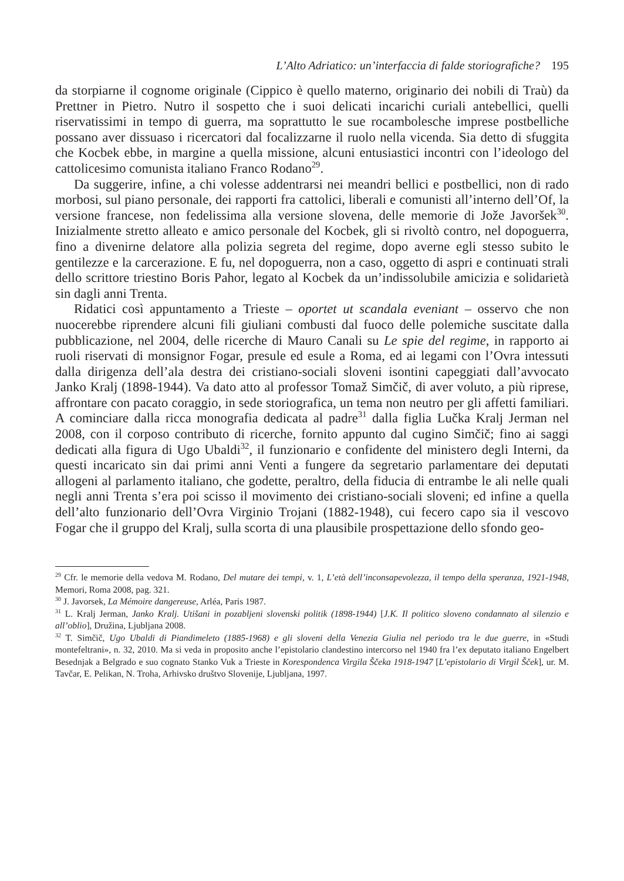L’Alto Adriatico: un’interfaccia di falde storiografiche? 195
da storpiarne il cognome originale (Cippico è quello materno, originario dei nobili di Traù) da Prettner in Pietro. Nutro il sospetto che i suoi delicati incarichi curiali antebellici, quelli riservatissimi in tempo di guerra, ma soprattutto le sue rocambolesche imprese postbelliche possano aver dissuaso i ricercatori dal focalizzarne il ruolo nella vicenda. Sia detto di sfuggita che Kocbek ebbe, in margine a quella missione, alcuni entusiastici incontri con l’ideologo del cattolicesimo comunista italiano Franco Rodano<sup>29</sup>.
Da suggerire, infine, a chi volesse addentrarsi nei meandri bellici e postbellici, non di rado morbosi, sul piano personale, dei rapporti fra cattolici, liberali e comunisti all’interno dell’Of, la versione francese, non fedelissima alla versione slovena, delle memorie di Jože Javoršek<sup>30</sup>. Inizialmente stretto alleato e amico personale del Kocbek, gli si rivoltò contro, nel dopoguerra, fino a divenirne delatore alla polizia segreta del regime, dopo averne egli stesso subito le gentilezze e la carcerazione. E fu, nel dopoguerra, non a caso, oggetto di aspri e continuati strali dello scrittore triestino Boris Pahor, legato al Kocbek da un’indissolubile amicizia e solidarietà sin dagli anni Trenta.
Ridatici così appuntamento a Trieste – oportet ut scandala eveniant – osservo che non nuocerebbe riprendere alcuni fili giuliani combusti dal fuoco delle polemiche suscitate dalla pubblicazione, nel 2004, delle ricerche di Mauro Canali su Le spie del regime, in rapporto ai ruoli riservati di monsignor Fogar, presule ed esule a Roma, ed ai legami con l’Ovra intessuti dalla dirigenza dell’ala destra dei cristiano-sociali sloveni isontini capeggiati dall’avvocato Janko Kralj (1898-1944). Va dato atto al professor Tomaž Simčič, di aver voluto, a più riprese, affrontare con pacato coraggio, in sede storiografica, un tema non neutro per gli affetti familiari. A cominciare dalla ricca monografia dedicata al padre<sup>31</sup> dalla figlia Lučka Kralj Jerman nel 2008, con il corposo contributo di ricerche, fornito appunto dal cugino Simčič; fino ai saggi dedicati alla figura di Ugo Ubaldi<sup>32</sup>, il funzionario e confidente del ministero degli Interni, da questi incaricato sin dai primi anni Venti a fungere da segretario parlamentare dei deputati allogeni al parlamento italiano, che godette, peraltro, della fiducia di entrambe le ali nelle quali negli anni Trenta s’era poi scisso il movimento dei cristiano-sociali sloveni; ed infine a quella dell’alto funzionario dell’Ovra Virginio Trojani (1882-1948), cui fecero capo sia il vescovo Fogar che il gruppo del Kralj, sulla scorta di una plausibile prospettazione dello sfondo geo-
<sup>29</sup> Cfr. le memorie della vedova M. Rodano, Del mutare dei tempi, v. 1, L’età dell’inconsapevolezza, il tempo della speranza, 1921-1948, Memori, Roma 2008, pag. 321.
<sup>30</sup> J. Javorsek, La Mémoire dangereuse, Arléa, Paris 1987.
<sup>31</sup> L. Kralj Jerman, Janko Kralj. Utišani in pozabljeni slovenski politik (1898-1944) [J.K. Il politico sloveno condannato al silenzio e all’oblio], Družina, Ljubljana 2008.
<sup>32</sup> T. Simčič, Ugo Ubaldi di Piandimeleto (1885-1968) e gli sloveni della Venezia Giulia nel periodo tra le due guerre, in «Studi montefeltrani», n. 32, 2010. Ma si veda in proposito anche l’epistolario clandestino intercorso nel 1940 fra l’ex deputato italiano Engelbert Besednjak a Belgrado e suo cognato Stanko Vuk a Trieste in Korespondenca Virgila Ščeka 1918-1947 [L’epistolario di Virgil Šček], ur. M. Tavčar, E. Pelikan, N. Troha, Arhivsko društvo Slovenije, Ljubljana, 1997.